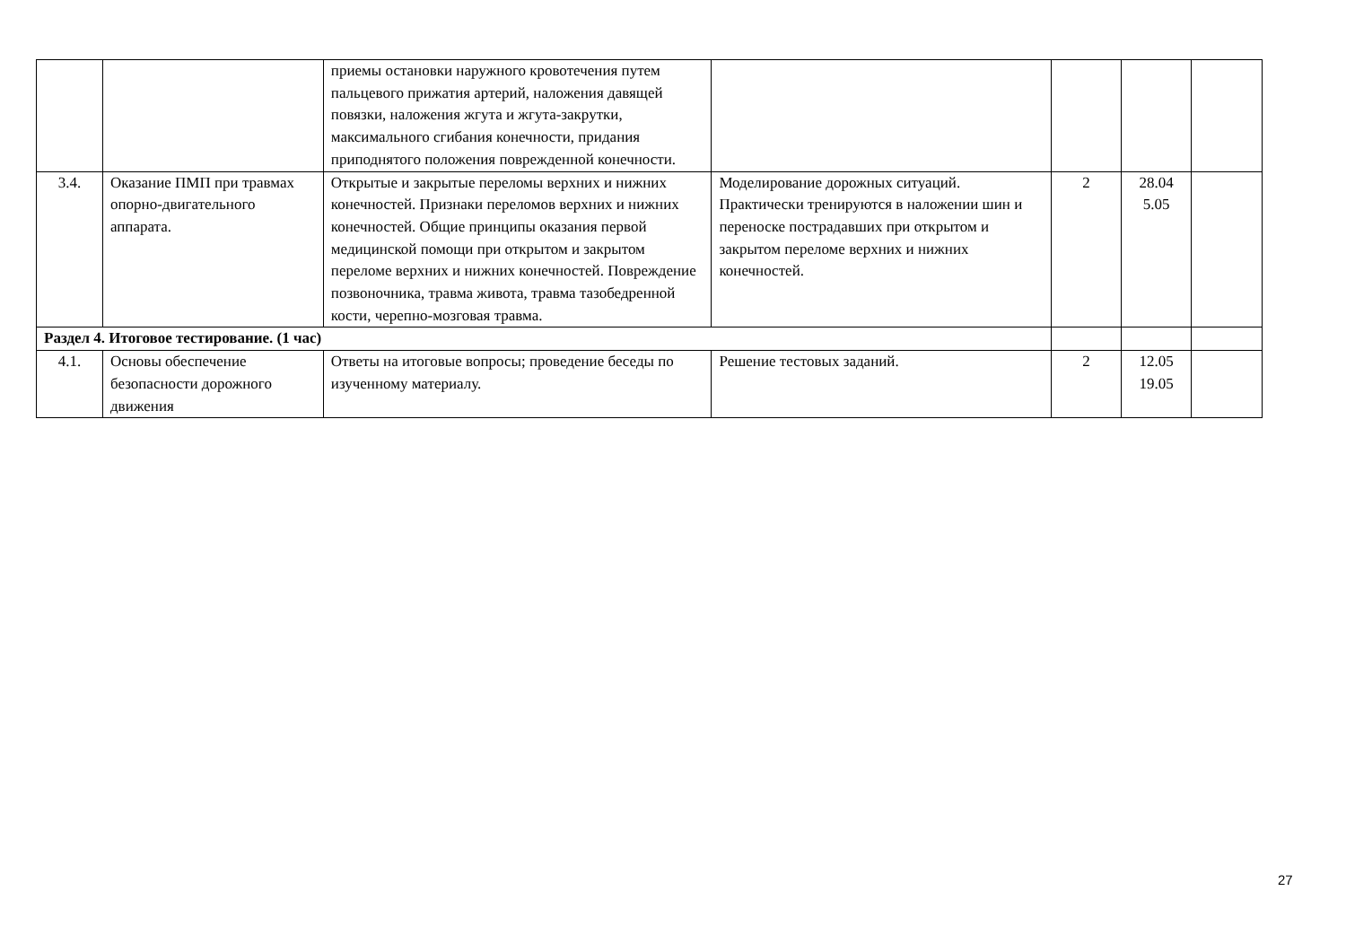| | | приемы остановки наружного кровотечения путем пальцевого прижатия артерий, наложения давящей повязки, наложения жгута и жгута-закрутки, максимального сгибания конечности, придания приподнятого положения поврежденной конечности. | | | | |
| 3.4. | Оказание ПМП при травмах опорно-двигательного аппарата. | Открытые и закрытые переломы верхних и нижних конечностей. Признаки переломов верхних и нижних конечностей. Общие принципы оказания первой медицинской помощи при открытом и закрытом переломе верхних и нижних конечностей. Повреждение позвоночника, травма живота, травма тазобедренной кости, черепно-мозговая травма. | Моделирование дорожных ситуаций. Практически тренируются в наложении шин и переноске пострадавших при открытом и закрытом переломе верхних и нижних конечностей. | 2 | 28.04 5.05 | |
| Раздел 4. Итоговое тестирование. (1 час) | | | | | | |
| 4.1. | Основы обеспечение безопасности дорожного движения | Ответы на итоговые вопросы; проведение беседы по изученному материалу. | Решение тестовых заданий. | 2 | 12.05 19.05 | |
27